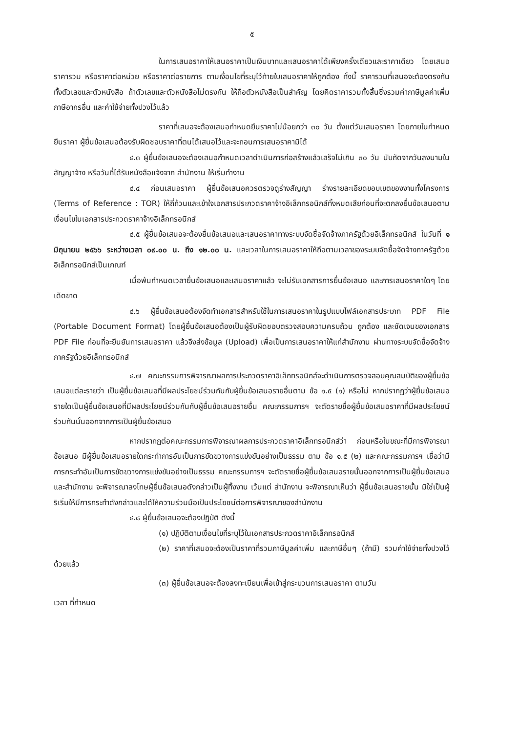๕
ในการเสนอราคาให้เสนอราคาเป็นเงินบาทและเสนอราคาได้เพียงครั้งเดียวและราคาเดียว โดยเสนอราคารวม หรือราคาต่อหน่วย หรือราคาต่อรายการ ตามเงื่อนไขที่ระบุไว้ท้ายใบเสนอราคาให้ถูกต้อง ทั้งนี้ ราคารวมที่เสนอจะต้องตรงกันทั้งตัวเลขและตัวหนังสือ ถ้าตัวเลขและตัวหนังสือไม่ตรงกัน ให้ถือตัวหนังสือเป็นสำคัญ โดยคิดราคารวมทั้งสิ้นซึ่งรวมค่าภาษีมูลค่าเพิ่ม ภาษีอากรอื่น และค่าใช้จ่ายทั้งปวงไว้แล้ว
ราคาที่เสนอจะต้องเสนอกำหนดยืนราคาไม่น้อยกว่า ๓๐ วัน ตั้งแต่วันเสนอราคา โดยภายในกำหนดยืนราคา ผู้ยื่นข้อเสนอต้องรับผิดชอบราคาที่ตนได้เสนอไว้และจะถอนการเสนอราคามิได้
๔.๓ ผู้ยื่นข้อเสนอจะต้องเสนอกำหนดเวลาดำเนินการก่อสร้างแล้วเสร็จไม่เกิน ๓๐ วัน นับถัดจากวันลงนามในสัญญาจ้าง หรือวันที่ได้รับหนังสือแจ้งจาก สำนักงาน ให้เริ่มทำงาน
๔.๔ ก่อนเสนอราคา ผู้ยื่นข้อเสนอควรตรวจดูร่างสัญญา ร่างรายละเอียดขอบเขตของงานทั้งโครงการ (Terms of Reference : TOR) ให้ถี่ถ้วนและเข้าใจเอกสารประกวดราคาจ้างอิเล็กทรอนิกส์ทั้งหมดเสียก่อนที่จะตกลงยื่นข้อเสนอตามเงื่อนไขในเอกสารประกวดราคาจ้างอิเล็กทรอนิกส์
๔.๕ ผู้ยื่นข้อเสนอจะต้องยื่นข้อเสนอและเสนอราคาทางระบบจัดซื้อจัดจ้างภาครัฐด้วยอิเล็กทรอนิกส์ ในวันที่ ๑ มิถุนายน ๒๕๖๖ ระหว่างเวลา ๐๙.๐๐ น. ถึง ๑๒.๐๐ น. และเวลาในการเสนอราคาให้ถือตามเวลาของระบบจัดซื้อจัดจ้างภาครัฐด้วยอิเล็กทรอนิกส์เป็นเกณฑ์
เมื่อพ้นกำหนดเวลายื่นข้อเสนอและเสนอราคาแล้ว จะไม่รับเอกสารการยื่นข้อเสนอ และการเสนอราคาใดๆ โดยเด็ดขาด
๔.๖ ผู้ยื่นข้อเสนอต้องจัดทำเอกสารสำหรับใช้ในการเสนอราคาในรูปแบบไฟล์เอกสารประเภท PDF File (Portable Document Format) โดยผู้ยื่นข้อเสนอต้องเป็นผู้รับผิดชอบตรวจสอบความครบถ้วน ถูกต้อง และชัดเจนของเอกสาร PDF File ก่อนที่จะยืนยันการเสนอราคา แล้วจึงส่งข้อมูล (Upload) เพื่อเป็นการเสนอราคาให้แก่สำนักงาน ผ่านทางระบบจัดซื้อจัดจ้างภาครัฐด้วยอิเล็กทรอนิกส์
๔.๗ คณะกรรมการพิจารณาผลการประกวดราคาอิเล็กทรอนิกส์จะดำเนินการตรวจสอบคุณสมบัติของผู้ยื่นข้อเสนอแต่ละรายว่า เป็นผู้ยื่นข้อเสนอที่มีผลประโยชน์ร่วมกันกับผู้ยื่นข้อเสนอรายอื่นตาม ข้อ ๑.๕ (๑) หรือไม่ หากปรากฏว่าผู้ยื่นข้อเสนอรายใดเป็นผู้ยื่นข้อเสนอที่มีผลประโยชน์ร่วมกันกับผู้ยื่นข้อเสนอรายอื่น คณะกรรมการฯ จะตัดรายชื่อผู้ยื่นข้อเสนอราคาที่มีผลประโยชน์ร่วมกันนั้นออกจากการเป็นผู้ยื่นข้อเสนอ
หากปรากฏต่อคณะกรรมการพิจารณาผลการประกวดราคาอิเล็กทรอนิกส์ว่า ก่อนหรือในขณะที่มีการพิจารณาข้อเสนอ มีผู้ยื่นข้อเสนอรายใดกระทำการอันเป็นการขัดขวางการแข่งขันอย่างเป็นธรรม ตาม ข้อ ๑.๕ (๒) และคณะกรรมการฯ เชื่อว่ามีการกระทำอันเป็นการขัดขวางการแข่งขันอย่างเป็นธรรม คณะกรรมการฯ จะตัดรายชื่อผู้ยื่นข้อเสนอรายนั้นออกจากการเป็นผู้ยื่นข้อเสนอ และสำนักงาน จะพิจารณาลงโทษผู้ยื่นข้อเสนอดังกล่าวเป็นผู้ทิ้งงาน เว้นแต่ สำนักงาน จะพิจารณาเห็นว่า ผู้ยื่นข้อเสนอรายนั้น มิใช่เป็นผู้ริเริ่มให้มีการกระทำดังกล่าวและได้ให้ความร่วมมือเป็นประโยชน์ต่อการพิจารณาของสำนักงาน
๔.๘ ผู้ยื่นข้อเสนอจะต้องปฏิบัติ ดังนี้
(๑) ปฏิบัติตามเงื่อนไขที่ระบุไว้ในเอกสารประกวดราคาอิเล็กทรอนิกส์
(๒) ราคาที่เสนอจะต้องเป็นราคาที่รวมภาษีมูลค่าเพิ่ม และภาษีอื่นๆ (ถ้ามี) รวมค่าใช้จ่ายทั้งปวงไว้ด้วยแล้ว
(๓) ผู้ยื่นข้อเสนอจะต้องลงทะเบียนเพื่อเข้าสู่กระบวนการเสนอราคา ตามวัน
เวลา ที่กำหนด